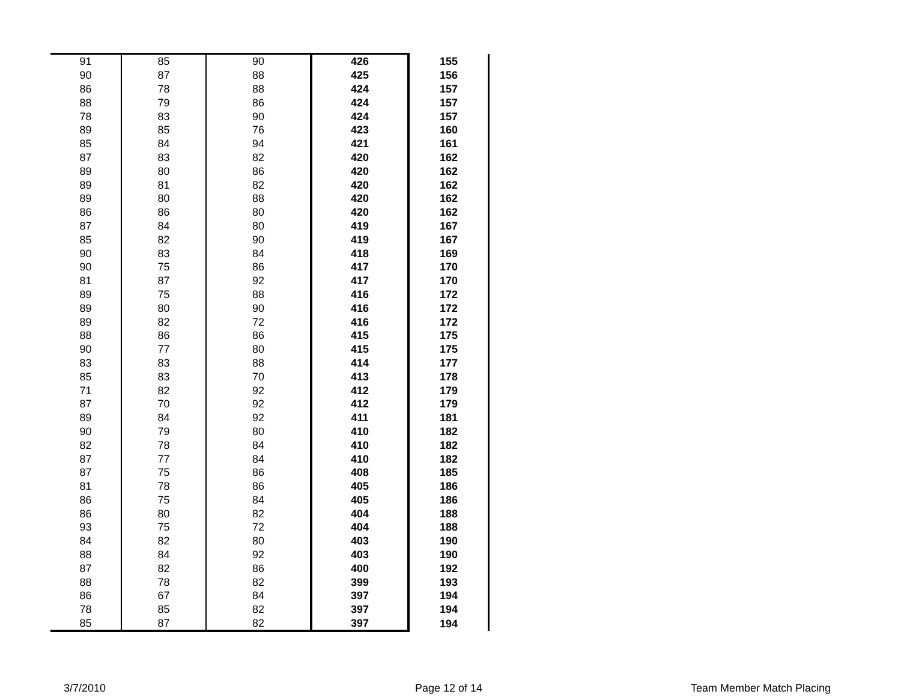| 91 | 85 | 90 | 426 | 155 |
| 90 | 87 | 88 | 425 | 156 |
| 86 | 78 | 88 | 424 | 157 |
| 88 | 79 | 86 | 424 | 157 |
| 78 | 83 | 90 | 424 | 157 |
| 89 | 85 | 76 | 423 | 160 |
| 85 | 84 | 94 | 421 | 161 |
| 87 | 83 | 82 | 420 | 162 |
| 89 | 80 | 86 | 420 | 162 |
| 89 | 81 | 82 | 420 | 162 |
| 89 | 80 | 88 | 420 | 162 |
| 86 | 86 | 80 | 420 | 162 |
| 87 | 84 | 80 | 419 | 167 |
| 85 | 82 | 90 | 419 | 167 |
| 90 | 83 | 84 | 418 | 169 |
| 90 | 75 | 86 | 417 | 170 |
| 81 | 87 | 92 | 417 | 170 |
| 89 | 75 | 88 | 416 | 172 |
| 89 | 80 | 90 | 416 | 172 |
| 89 | 82 | 72 | 416 | 172 |
| 88 | 86 | 86 | 415 | 175 |
| 90 | 77 | 80 | 415 | 175 |
| 83 | 83 | 88 | 414 | 177 |
| 85 | 83 | 70 | 413 | 178 |
| 71 | 82 | 92 | 412 | 179 |
| 87 | 70 | 92 | 412 | 179 |
| 89 | 84 | 92 | 411 | 181 |
| 90 | 79 | 80 | 410 | 182 |
| 82 | 78 | 84 | 410 | 182 |
| 87 | 77 | 84 | 410 | 182 |
| 87 | 75 | 86 | 408 | 185 |
| 81 | 78 | 86 | 405 | 186 |
| 86 | 75 | 84 | 405 | 186 |
| 86 | 80 | 82 | 404 | 188 |
| 93 | 75 | 72 | 404 | 188 |
| 84 | 82 | 80 | 403 | 190 |
| 88 | 84 | 92 | 403 | 190 |
| 87 | 82 | 86 | 400 | 192 |
| 88 | 78 | 82 | 399 | 193 |
| 86 | 67 | 84 | 397 | 194 |
| 78 | 85 | 82 | 397 | 194 |
| 85 | 87 | 82 | 397 | 194 |
3/7/2010 Page 12 of 14 Team Member Match Placing